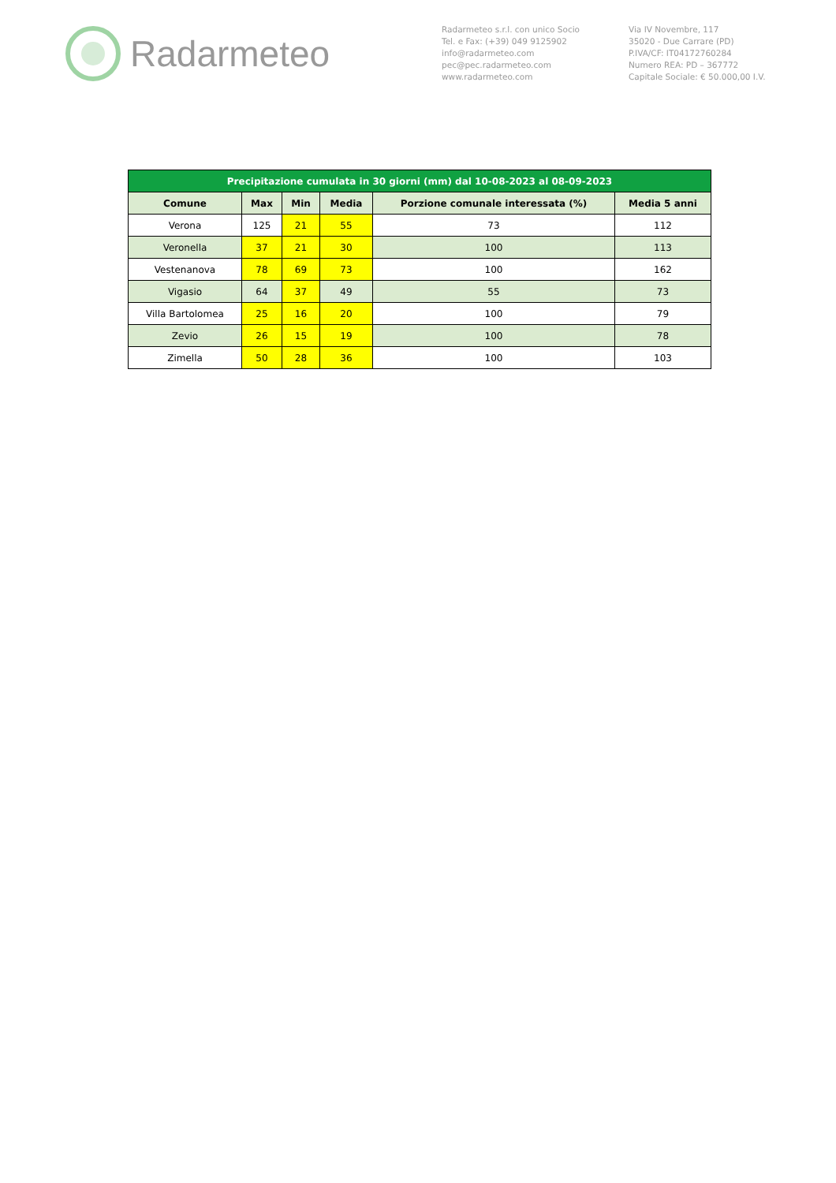Radarmeteo
Radarmeteo s.r.l. con unico Socio
Tel. e Fax: (+39) 049 9125902
info@radarmeteo.com
pec@pec.radarmeteo.com
www.radarmeteo.com
Via IV Novembre, 117
35020 - Due Carrare (PD)
P.IVA/CF: IT04172760284
Numero REA: PD – 367772
Capitale Sociale: € 50.000,00 I.V.
| Precipitazione cumulata in 30 giorni (mm) dal 10-08-2023 al 08-09-2023 | | | | | |
| --- | --- | --- | --- | --- | --- |
| Comune | Max | Min | Media | Porzione comunale interessata (%) | Media 5 anni |
| Verona | 125 | 21 | 55 | 73 | 112 |
| Veronella | 37 | 21 | 30 | 100 | 113 |
| Vestenanova | 78 | 69 | 73 | 100 | 162 |
| Vigasio | 64 | 37 | 49 | 55 | 73 |
| Villa Bartolomea | 25 | 16 | 20 | 100 | 79 |
| Zevio | 26 | 15 | 19 | 100 | 78 |
| Zimella | 50 | 28 | 36 | 100 | 103 |